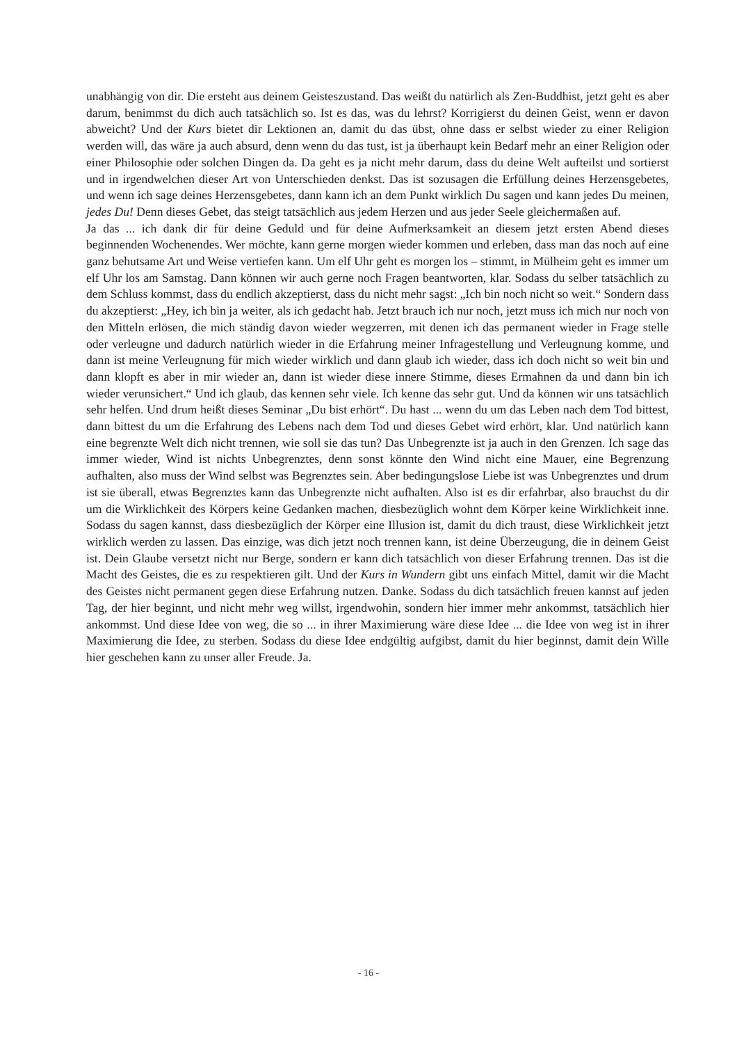unabhängig von dir. Die ersteht aus deinem Geisteszustand. Das weißt du natürlich als Zen-Buddhist, jetzt geht es aber darum, benimmst du dich auch tatsächlich so. Ist es das, was du lehrst? Korrigierst du deinen Geist, wenn er davon abweicht? Und der Kurs bietet dir Lektionen an, damit du das übst, ohne dass er selbst wieder zu einer Religion werden will, das wäre ja auch absurd, denn wenn du das tust, ist ja überhaupt kein Bedarf mehr an einer Religion oder einer Philosophie oder solchen Dingen da. Da geht es ja nicht mehr darum, dass du deine Welt aufteilst und sortierst und in irgendwelchen dieser Art von Unterschieden denkst. Das ist sozusagen die Erfüllung deines Herzensgebetes, und wenn ich sage deines Herzensgebetes, dann kann ich an dem Punkt wirklich Du sagen und kann jedes Du meinen, jedes Du! Denn dieses Gebet, das steigt tatsächlich aus jedem Herzen und aus jeder Seele gleichermaßen auf.
Ja das ... ich dank dir für deine Geduld und für deine Aufmerksamkeit an diesem jetzt ersten Abend dieses beginnenden Wochenendes. Wer möchte, kann gerne morgen wieder kommen und erleben, dass man das noch auf eine ganz behutsame Art und Weise vertiefen kann. Um elf Uhr geht es morgen los – stimmt, in Mülheim geht es immer um elf Uhr los am Samstag. Dann können wir auch gerne noch Fragen beantworten, klar. Sodass du selber tatsächlich zu dem Schluss kommst, dass du endlich akzeptierst, dass du nicht mehr sagst: „Ich bin noch nicht so weit.“ Sondern dass du akzeptierst: „Hey, ich bin ja weiter, als ich gedacht hab. Jetzt brauch ich nur noch, jetzt muss ich mich nur noch von den Mitteln erlösen, die mich ständig davon wieder wegzerren, mit denen ich das permanent wieder in Frage stelle oder verleugne und dadurch natürlich wieder in die Erfahrung meiner Infragestellung und Verleugnung komme, und dann ist meine Verleugnung für mich wieder wirklich und dann glaub ich wieder, dass ich doch nicht so weit bin und dann klopft es aber in mir wieder an, dann ist wieder diese innere Stimme, dieses Ermahnen da und dann bin ich wieder verunsichert.“ Und ich glaub, das kennen sehr viele. Ich kenne das sehr gut. Und da können wir uns tatsächlich sehr helfen. Und drum heißt dieses Seminar „Du bist erhört“. Du hast ... wenn du um das Leben nach dem Tod bittest, dann bittest du um die Erfahrung des Lebens nach dem Tod und dieses Gebet wird erhört, klar. Und natürlich kann eine begrenzte Welt dich nicht trennen, wie soll sie das tun? Das Unbegrenzte ist ja auch in den Grenzen. Ich sage das immer wieder, Wind ist nichts Unbegrenztes, denn sonst könnte den Wind nicht eine Mauer, eine Begrenzung aufhalten, also muss der Wind selbst was Begrenztes sein. Aber bedingungslose Liebe ist was Unbegrenztes und drum ist sie überall, etwas Begrenztes kann das Unbegrenzte nicht aufhalten. Also ist es dir erfahrbar, also brauchst du dir um die Wirklichkeit des Körpers keine Gedanken machen, diesbezüglich wohnt dem Körper keine Wirklichkeit inne. Sodass du sagen kannst, dass diesbezüglich der Körper eine Illusion ist, damit du dich traust, diese Wirklichkeit jetzt wirklich werden zu lassen. Das einzige, was dich jetzt noch trennen kann, ist deine Überzeugung, die in deinem Geist ist. Dein Glaube versetzt nicht nur Berge, sondern er kann dich tatsächlich von dieser Erfahrung trennen. Das ist die Macht des Geistes, die es zu respektieren gilt. Und der Kurs in Wundern gibt uns einfach Mittel, damit wir die Macht des Geistes nicht permanent gegen diese Erfahrung nutzen. Danke. Sodass du dich tatsächlich freuen kannst auf jeden Tag, der hier beginnt, und nicht mehr weg willst, irgendwohin, sondern hier immer mehr ankommst, tatsächlich hier ankommst. Und diese Idee von weg, die so ... in ihrer Maximierung wäre diese Idee ... die Idee von weg ist in ihrer Maximierung die Idee, zu sterben. Sodass du diese Idee endgültig aufgibst, damit du hier beginnst, damit dein Wille hier geschehen kann zu unser aller Freude. Ja.
- 16 -